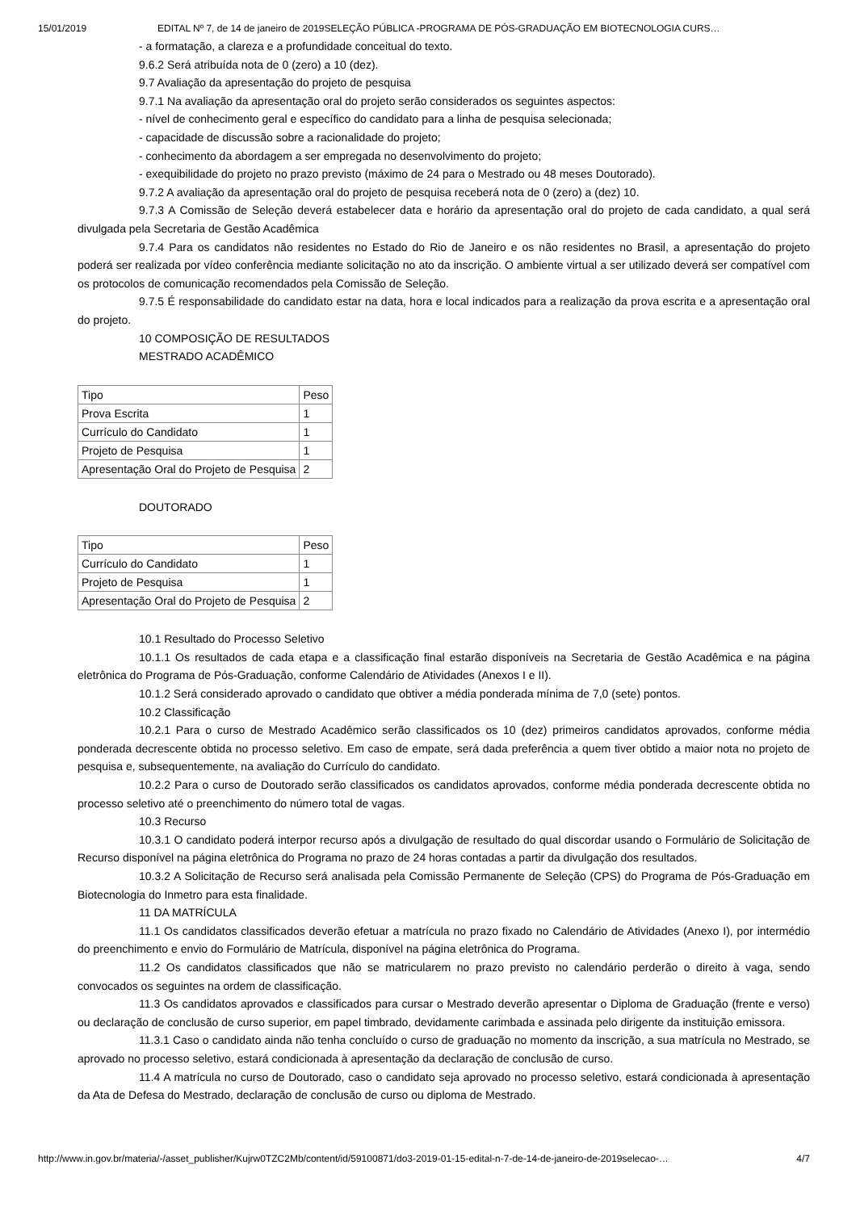15/01/2019 EDITAL Nº 7, de 14 de janeiro de 2019SELEÇÃO PÚBLICA -PROGRAMA DE PÓS-GRADUAÇÃO EM BIOTECNOLOGIA CURS…
- a formatação, a clareza e a profundidade conceitual do texto.
9.6.2 Será atribuída nota de 0 (zero) a 10 (dez).
9.7 Avaliação da apresentação do projeto de pesquisa
9.7.1 Na avaliação da apresentação oral do projeto serão considerados os seguintes aspectos:
- nível de conhecimento geral e específico do candidato para a linha de pesquisa selecionada;
- capacidade de discussão sobre a racionalidade do projeto;
- conhecimento da abordagem a ser empregada no desenvolvimento do projeto;
- exequibilidade do projeto no prazo previsto (máximo de 24 para o Mestrado ou 48 meses Doutorado).
9.7.2 A avaliação da apresentação oral do projeto de pesquisa receberá nota de 0 (zero) a (dez) 10.
9.7.3 A Comissão de Seleção deverá estabelecer data e horário da apresentação oral do projeto de cada candidato, a qual será divulgada pela Secretaria de Gestão Acadêmica
9.7.4 Para os candidatos não residentes no Estado do Rio de Janeiro e os não residentes no Brasil, a apresentação do projeto poderá ser realizada por vídeo conferência mediante solicitação no ato da inscrição. O ambiente virtual a ser utilizado deverá ser compatível com os protocolos de comunicação recomendados pela Comissão de Seleção.
9.7.5 É responsabilidade do candidato estar na data, hora e local indicados para a realização da prova escrita e a apresentação oral do projeto.
10 COMPOSIÇÃO DE RESULTADOS
MESTRADO ACADÊMICO
| Tipo | Peso |
| Prova Escrita | 1 |
| Currículo do Candidato | 1 |
| Projeto de Pesquisa | 1 |
| Apresentação Oral do Projeto de Pesquisa | 2 |
DOUTORADO
| Tipo | Peso |
| Currículo do Candidato | 1 |
| Projeto de Pesquisa | 1 |
| Apresentação Oral do Projeto de Pesquisa | 2 |
10.1 Resultado do Processo Seletivo
10.1.1 Os resultados de cada etapa e a classificação final estarão disponíveis na Secretaria de Gestão Acadêmica e na página eletrônica do Programa de Pós-Graduação, conforme Calendário de Atividades (Anexos I e II).
10.1.2 Será considerado aprovado o candidato que obtiver a média ponderada mínima de 7,0 (sete) pontos.
10.2 Classificação
10.2.1 Para o curso de Mestrado Acadêmico serão classificados os 10 (dez) primeiros candidatos aprovados, conforme média ponderada decrescente obtida no processo seletivo. Em caso de empate, será dada preferência a quem tiver obtido a maior nota no projeto de pesquisa e, subsequentemente, na avaliação do Currículo do candidato.
10.2.2 Para o curso de Doutorado serão classificados os candidatos aprovados, conforme média ponderada decrescente obtida no processo seletivo até o preenchimento do número total de vagas.
10.3 Recurso
10.3.1 O candidato poderá interpor recurso após a divulgação de resultado do qual discordar usando o Formulário de Solicitação de Recurso disponível na página eletrônica do Programa no prazo de 24 horas contadas a partir da divulgação dos resultados.
10.3.2 A Solicitação de Recurso será analisada pela Comissão Permanente de Seleção (CPS) do Programa de Pós-Graduação em Biotecnologia do Inmetro para esta finalidade.
11 DA MATRÍCULA
11.1 Os candidatos classificados deverão efetuar a matrícula no prazo fixado no Calendário de Atividades (Anexo I), por intermédio do preenchimento e envio do Formulário de Matrícula, disponível na página eletrônica do Programa.
11.2 Os candidatos classificados que não se matricularem no prazo previsto no calendário perderão o direito à vaga, sendo convocados os seguintes na ordem de classificação.
11.3 Os candidatos aprovados e classificados para cursar o Mestrado deverão apresentar o Diploma de Graduação (frente e verso) ou declaração de conclusão de curso superior, em papel timbrado, devidamente carimbada e assinada pelo dirigente da instituição emissora.
11.3.1 Caso o candidato ainda não tenha concluído o curso de graduação no momento da inscrição, a sua matrícula no Mestrado, se aprovado no processo seletivo, estará condicionada à apresentação da declaração de conclusão de curso.
11.4 A matrícula no curso de Doutorado, caso o candidato seja aprovado no processo seletivo, estará condicionada à apresentação da Ata de Defesa do Mestrado, declaração de conclusão de curso ou diploma de Mestrado.
http://www.in.gov.br/materia/-/asset_publisher/Kujrw0TZC2Mb/content/id/59100871/do3-2019-01-15-edital-n-7-de-14-de-janeiro-de-2019selecao-… 4/7